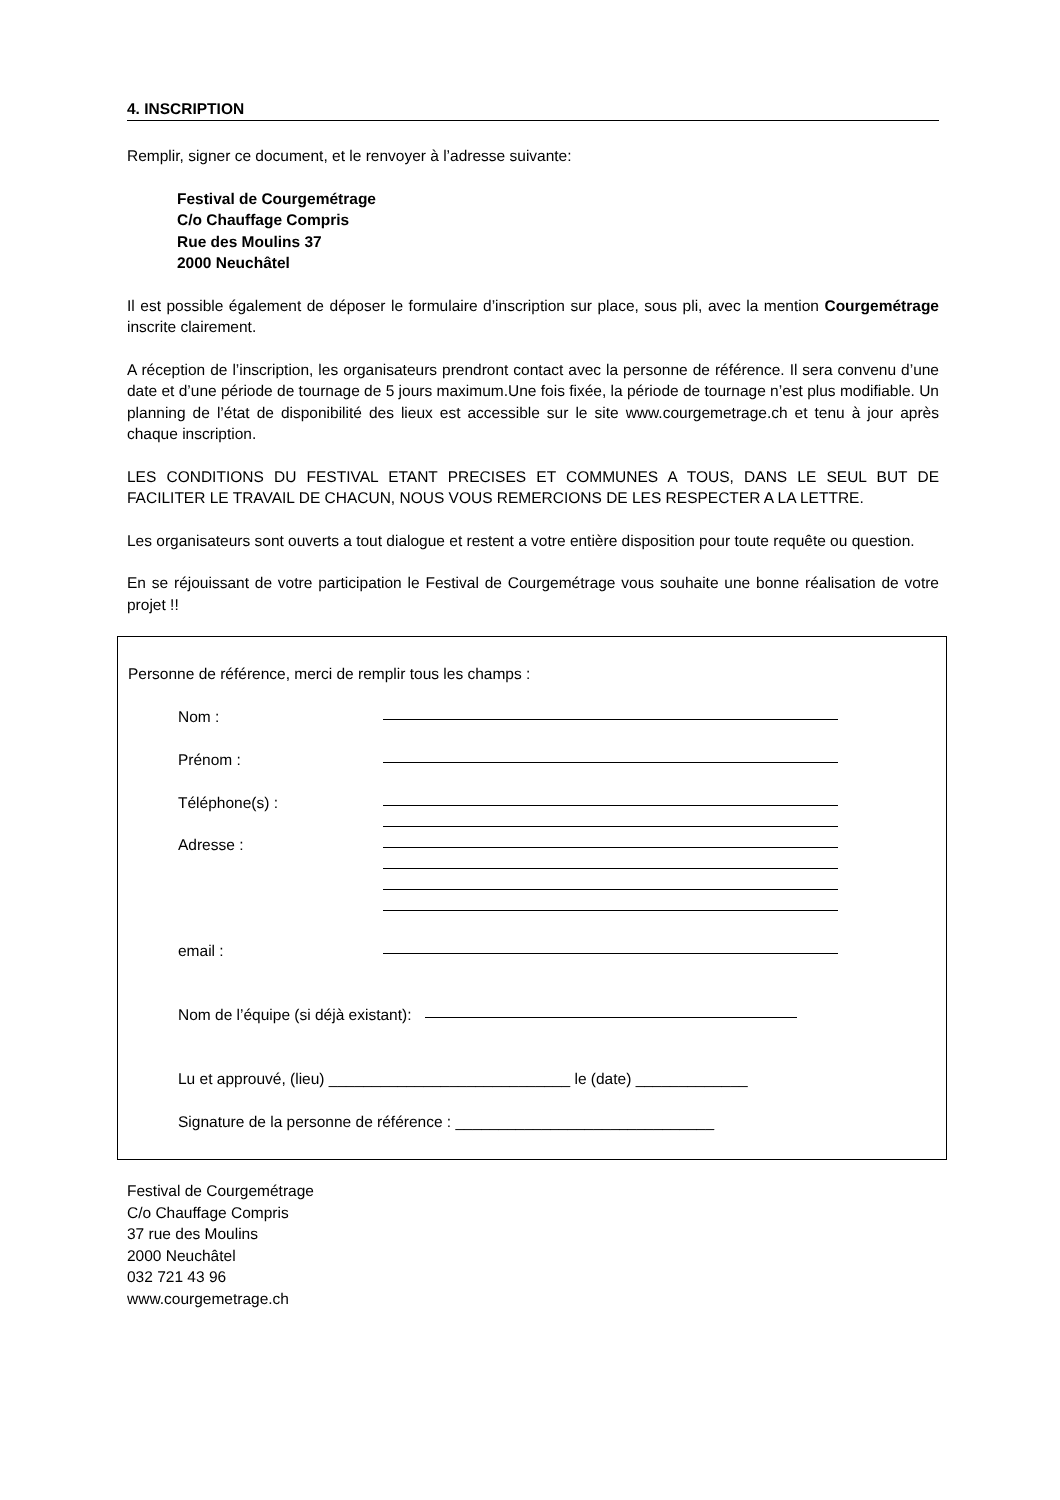4. INSCRIPTION
Remplir, signer ce document, et le renvoyer à l’adresse suivante:
Festival de Courgemétrage
C/o Chauffage Compris
Rue des Moulins 37
2000 Neuchâtel
Il est possible également de déposer le formulaire d’inscription sur place, sous pli, avec la mention Courgemétrage inscrite clairement.
A réception de l’inscription, les organisateurs prendront contact avec la personne de référence. Il sera convenu d’une date et d’une période de tournage de 5 jours maximum.Une fois fixée, la période de tournage n’est plus modifiable. Un planning de l’état de disponibilité des lieux est accessible sur le site www.courgemetrage.ch et tenu à jour après chaque inscription.
LES CONDITIONS DU FESTIVAL ETANT PRECISES ET COMMUNES A TOUS, DANS LE SEUL BUT DE FACILITER LE TRAVAIL DE CHACUN, NOUS VOUS REMERCIONS DE LES RESPECTER A LA LETTRE.
Les organisateurs sont ouverts a tout dialogue et restent a votre entière disposition pour toute requête ou question.
En se réjouissant de votre participation le Festival de Courgemétrage vous souhaite une bonne réalisation de votre projet !!
Personne de référence, merci de remplir tous les champs :
Nom :
Prénom :
Téléphone(s) :
Adresse :
email :
Nom de l’équipe (si déjà existant):
Lu et approuvé, (lieu) ____________________________ le (date) _____________
Signature de la personne de référence : ______________________________
Festival de Courgemétrage
C/o Chauffage Compris
37 rue des Moulins
2000 Neuchâtel
032 721 43 96
www.courgemetrage.ch